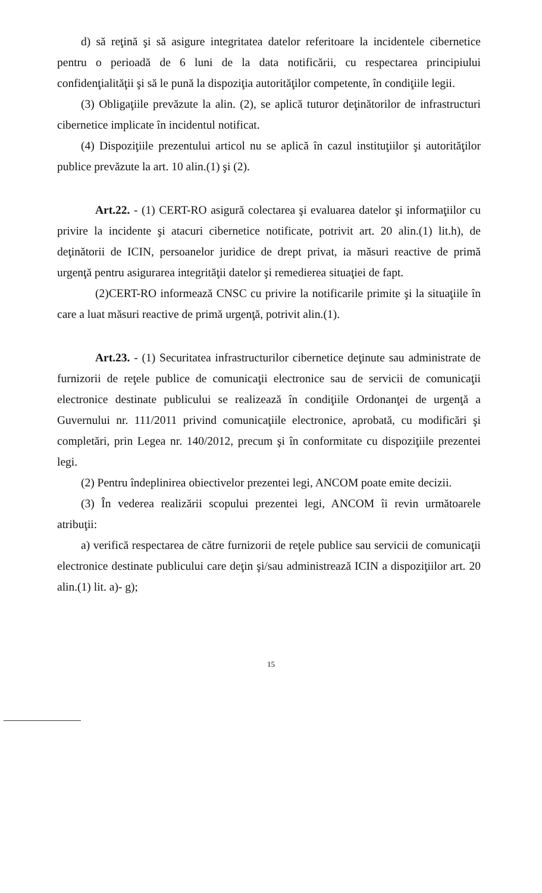d) să reţină şi să asigure integritatea datelor referitoare la incidentele cibernetice pentru o perioadă de 6 luni de la data notificării, cu respectarea principiului confidenţialităţii şi să le pună la dispoziţia autorităţilor competente, în condiţiile legii.
(3) Obligaţiile prevăzute la alin. (2), se aplică tuturor deţinătorilor de infrastructuri cibernetice implicate în incidentul notificat.
(4) Dispoziţiile prezentului articol nu se aplică în cazul instituţiilor şi autorităţilor publice prevăzute la art. 10 alin.(1) şi (2).
Art.22. - (1) CERT-RO asigură colectarea şi evaluarea datelor şi informaţiilor cu privire la incidente şi atacuri cibernetice notificate, potrivit art. 20 alin.(1) lit.h), de deţinătorii de ICIN, persoanelor juridice de drept privat, ia măsuri reactive de primă urgenţă pentru asigurarea integrităţii datelor şi remedierea situaţiei de fapt.
(2)CERT-RO informează CNSC cu privire la notificarile primite şi la situaţiile în care a luat măsuri reactive de primă urgenţă, potrivit alin.(1).
Art.23. - (1) Securitatea infrastructurilor cibernetice deţinute sau administrate de furnizorii de reţele publice de comunicaţii electronice sau de servicii de comunicaţii electronice destinate publicului se realizează în condiţiile Ordonanţei de urgenţă a Guvernului nr. 111/2011 privind comunicaţiile electronice, aprobată, cu modificări şi completări, prin Legea nr. 140/2012, precum şi în conformitate cu dispoziţiile prezentei legi.
(2) Pentru îndeplinirea obiectivelor prezentei legi, ANCOM poate emite decizii.
(3) În vederea realizării scopului prezentei legi, ANCOM îi revin următoarele atribuţii:
a) verifică respectarea de către furnizorii de reţele publice sau servicii de comunicaţii electronice destinate publicului care deţin şi/sau administrează ICIN a dispoziţiilor art. 20 alin.(1) lit. a)- g);
15